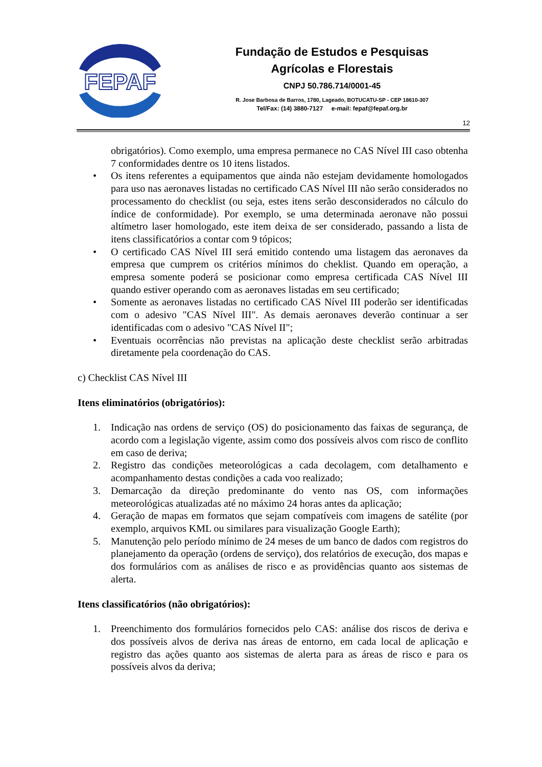FEPAF
Fundação de Estudos e Pesquisas
Agrícolas e Florestais
CNPJ 50.786.714/0001-45
R. Jose Barbosa de Barros, 1780, Lageado, BOTUCATU-SP - CEP 18610-307
Tel/Fax: (14) 3880-7127 e-mail: fepaf@fepaf.org.br
12
obrigatórios). Como exemplo, uma empresa permanece no CAS Nível III caso obtenha 7 conformidades dentre os 10 itens listados.
• Os itens referentes a equipamentos que ainda não estejam devidamente homologados para uso nas aeronaves listadas no certificado CAS Nível III não serão considerados no processamento do checklist (ou seja, estes itens serão desconsiderados no cálculo do índice de conformidade). Por exemplo, se uma determinada aeronave não possui altímetro laser homologado, este item deixa de ser considerado, passando a lista de itens classificatórios a contar com 9 tópicos;
• O certificado CAS Nível III será emitido contendo uma listagem das aeronaves da empresa que cumprem os critérios mínimos do cheklist. Quando em operação, a empresa somente poderá se posicionar como empresa certificada CAS Nível III quando estiver operando com as aeronaves listadas em seu certificado;
• Somente as aeronaves listadas no certificado CAS Nível III poderão ser identificadas com o adesivo "CAS Nível III". As demais aeronaves deverão continuar a ser identificadas com o adesivo "CAS Nível II";
• Eventuais ocorrências não previstas na aplicação deste checklist serão arbitradas diretamente pela coordenação do CAS.
c) Checklist CAS Nível III
Itens eliminatórios (obrigatórios):
1. Indicação nas ordens de serviço (OS) do posicionamento das faixas de segurança, de acordo com a legislação vigente, assim como dos possíveis alvos com risco de conflito em caso de deriva;
2. Registro das condições meteorológicas a cada decolagem, com detalhamento e acompanhamento destas condições a cada voo realizado;
3. Demarcação da direção predominante do vento nas OS, com informações meteorológicas atualizadas até no máximo 24 horas antes da aplicação;
4. Geração de mapas em formatos que sejam compatíveis com imagens de satélite (por exemplo, arquivos KML ou similares para visualização Google Earth);
5. Manutenção pelo período mínimo de 24 meses de um banco de dados com registros do planejamento da operação (ordens de serviço), dos relatórios de execução, dos mapas e dos formulários com as análises de risco e as providências quanto aos sistemas de alerta.
Itens classificatórios (não obrigatórios):
1. Preenchimento dos formulários fornecidos pelo CAS: análise dos riscos de deriva e dos possíveis alvos de deriva nas áreas de entorno, em cada local de aplicação e registro das ações quanto aos sistemas de alerta para as áreas de risco e para os possíveis alvos da deriva;